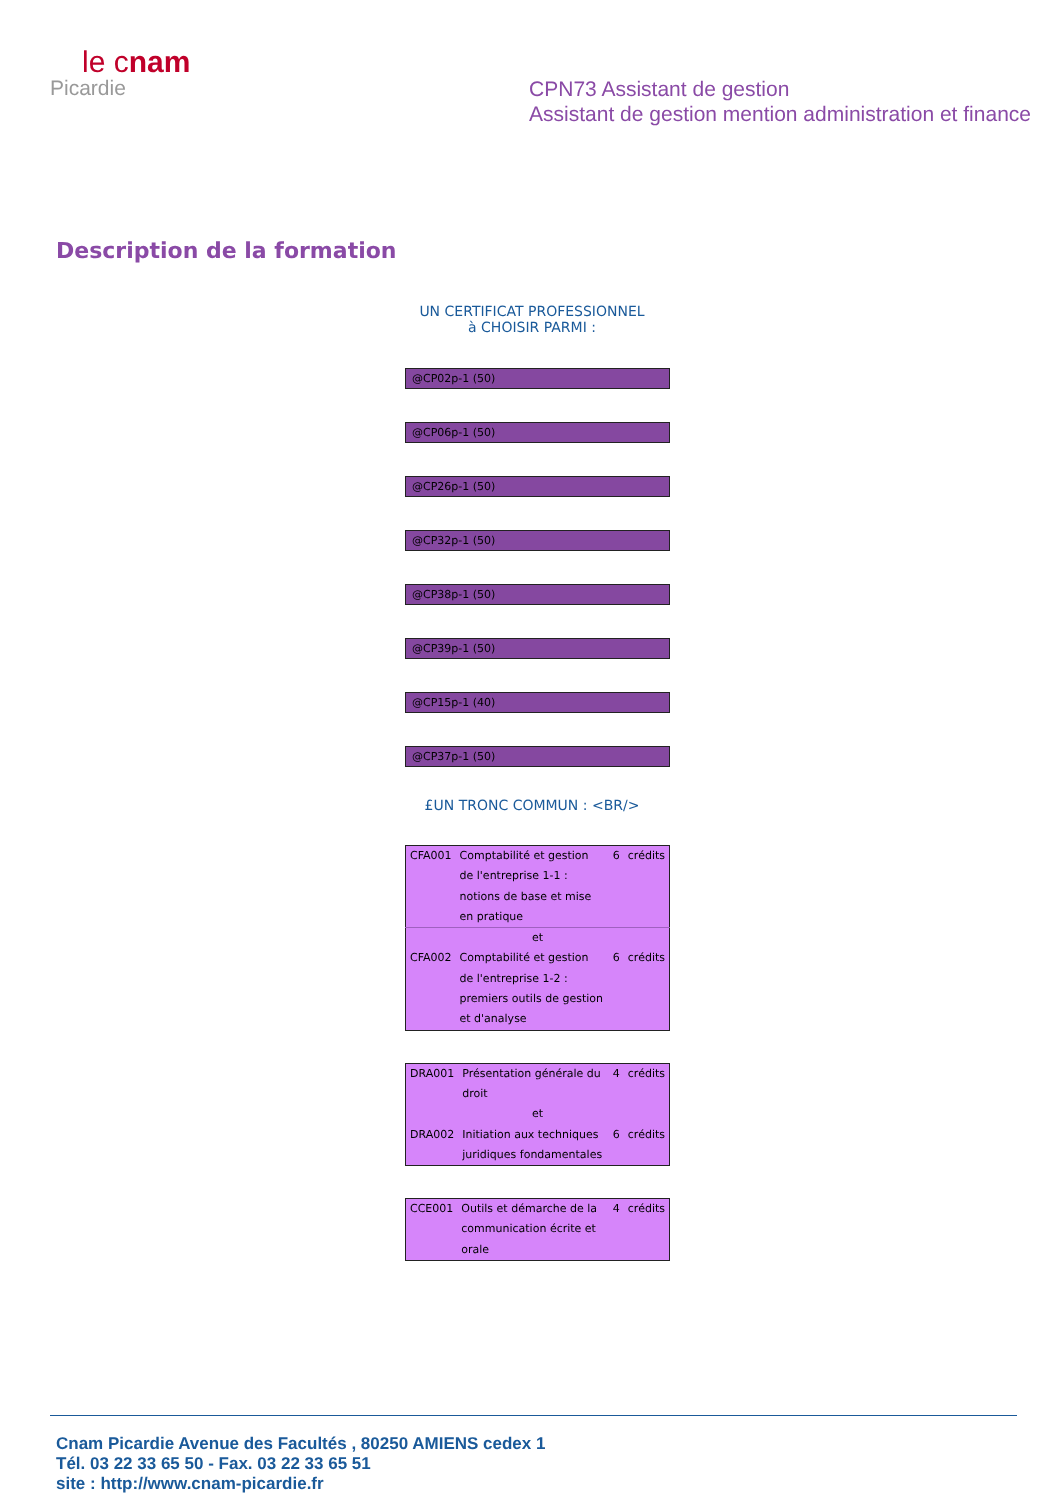le cnam
Picardie
CPN73 Assistant de gestion
Assistant de gestion mention administration et finance
Description de la formation
UN CERTIFICAT PROFESSIONNEL
à CHOISIR PARMI :
@CP02p-1 (50)
@CP06p-1 (50)
@CP26p-1 (50)
@CP32p-1 (50)
@CP38p-1 (50)
@CP39p-1 (50)
@CP15p-1 (40)
@CP37p-1 (50)
£UN TRONC COMMUN : <BR/>
| CFA001 | Comptabilité et gestion de l'entreprise 1-1 : notions de base et mise en pratique | 6 | crédits |
| et | | | |
| CFA002 | Comptabilité et gestion de l'entreprise 1-2 : premiers outils de gestion et d'analyse | 6 | crédits |
| DRA001 | Présentation générale du droit | 4 | crédits |
| et | | | |
| DRA002 | Initiation aux techniques juridiques fondamentales | 6 | crédits |
| CCE001 | Outils et démarche de la communication écrite et orale | 4 | crédits |
Cnam Picardie Avenue des Facultés , 80250 AMIENS cedex 1
Tél. 03 22 33 65 50 - Fax. 03 22 33 65 51
site : http://www.cnam-picardie.fr